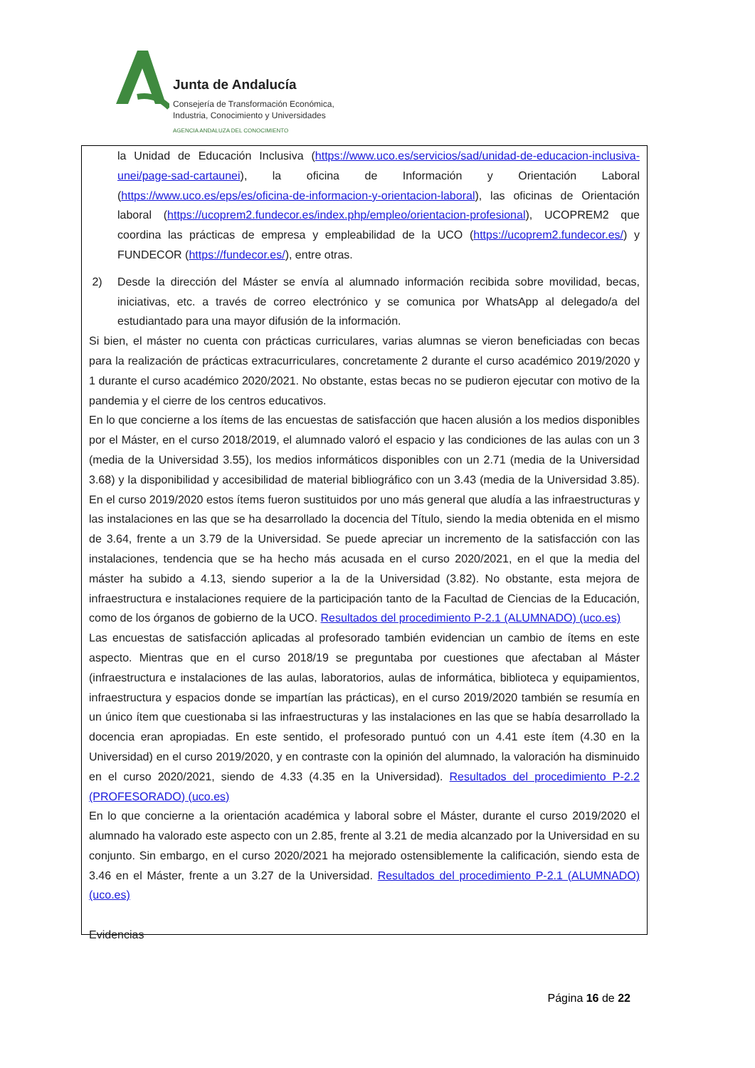Junta de Andalucía
Consejería de Transformación Económica,
Industria, Conocimiento y Universidades
AGENCIA ANDALUZA DEL CONOCIMIENTO
la Unidad de Educación Inclusiva (https://www.uco.es/servicios/sad/unidad-de-educacion-inclusiva-unei/page-sad-cartaunei), la oficina de Información y Orientación Laboral (https://www.uco.es/eps/es/oficina-de-informacion-y-orientacion-laboral), las oficinas de Orientación laboral (https://ucoprem2.fundecor.es/index.php/empleo/orientacion-profesional), UCOPREM2 que coordina las prácticas de empresa y empleabilidad de la UCO (https://ucoprem2.fundecor.es/) y FUNDECOR (https://fundecor.es/), entre otras.
2) Desde la dirección del Máster se envía al alumnado información recibida sobre movilidad, becas, iniciativas, etc. a través de correo electrónico y se comunica por WhatsApp al delegado/a del estudiantado para una mayor difusión de la información.
Si bien, el máster no cuenta con prácticas curriculares, varias alumnas se vieron beneficiadas con becas para la realización de prácticas extracurriculares, concretamente 2 durante el curso académico 2019/2020 y 1 durante el curso académico 2020/2021. No obstante, estas becas no se pudieron ejecutar con motivo de la pandemia y el cierre de los centros educativos.
En lo que concierne a los ítems de las encuestas de satisfacción que hacen alusión a los medios disponibles por el Máster, en el curso 2018/2019, el alumnado valoró el espacio y las condiciones de las aulas con un 3 (media de la Universidad 3.55), los medios informáticos disponibles con un 2.71 (media de la Universidad 3.68) y la disponibilidad y accesibilidad de material bibliográfico con un 3.43 (media de la Universidad 3.85). En el curso 2019/2020 estos ítems fueron sustituidos por uno más general que aludía a las infraestructuras y las instalaciones en las que se ha desarrollado la docencia del Título, siendo la media obtenida en el mismo de 3.64, frente a un 3.79 de la Universidad. Se puede apreciar un incremento de la satisfacción con las instalaciones, tendencia que se ha hecho más acusada en el curso 2020/2021, en el que la media del máster ha subido a 4.13, siendo superior a la de la Universidad (3.82). No obstante, esta mejora de infraestructura e instalaciones requiere de la participación tanto de la Facultad de Ciencias de la Educación, como de los órganos de gobierno de la UCO. Resultados del procedimiento P-2.1 (ALUMNADO) (uco.es)
Las encuestas de satisfacción aplicadas al profesorado también evidencian un cambio de ítems en este aspecto. Mientras que en el curso 2018/19 se preguntaba por cuestiones que afectaban al Máster (infraestructura e instalaciones de las aulas, laboratorios, aulas de informática, biblioteca y equipamientos, infraestructura y espacios donde se impartían las prácticas), en el curso 2019/2020 también se resumía en un único ítem que cuestionaba si las infraestructuras y las instalaciones en las que se había desarrollado la docencia eran apropiadas. En este sentido, el profesorado puntuó con un 4.41 este ítem (4.30 en la Universidad) en el curso 2019/2020, y en contraste con la opinión del alumnado, la valoración ha disminuido en el curso 2020/2021, siendo de 4.33 (4.35 en la Universidad). Resultados del procedimiento P-2.2 (PROFESORADO) (uco.es)
En lo que concierne a la orientación académica y laboral sobre el Máster, durante el curso 2019/2020 el alumnado ha valorado este aspecto con un 2.85, frente al 3.21 de media alcanzado por la Universidad en su conjunto. Sin embargo, en el curso 2020/2021 ha mejorado ostensiblemente la calificación, siendo esta de 3.46 en el Máster, frente a un 3.27 de la Universidad. Resultados del procedimiento P-2.1 (ALUMNADO) (uco.es)
Evidencias
Página 16 de 22